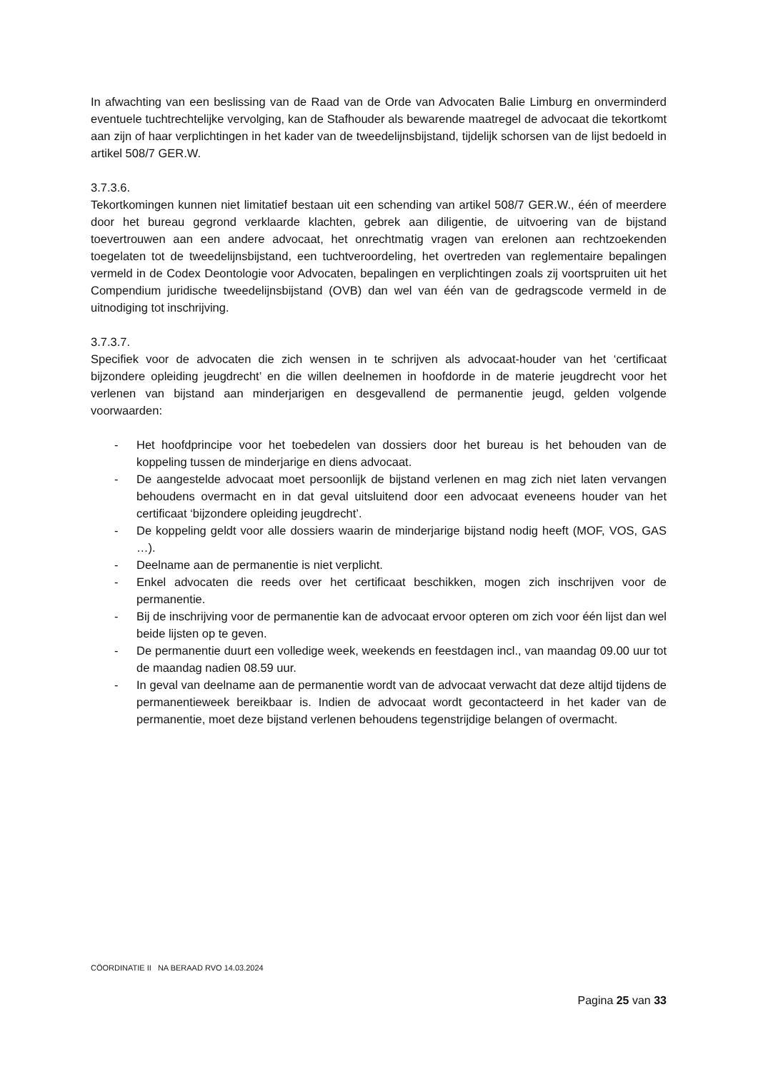In afwachting van een beslissing van de Raad van de Orde van Advocaten Balie Limburg en onverminderd eventuele tuchtrechtelijke vervolging, kan de Stafhouder als bewarende maatregel de advocaat die tekortkomt aan zijn of haar verplichtingen in het kader van de tweedelijnsbijstand, tijdelijk schorsen van de lijst bedoeld in artikel 508/7 GER.W.
3.7.3.6.
Tekortkomingen kunnen niet limitatief bestaan uit een schending van artikel 508/7 GER.W., één of meerdere door het bureau gegrond verklaarde klachten, gebrek aan diligentie, de uitvoering van de bijstand toevertrouwen aan een andere advocaat, het onrechtmatig vragen van erelonen aan rechtzoekenden toegelaten tot de tweedelijnsbijstand, een tuchtveroordeling, het overtreden van reglementaire bepalingen vermeld in de Codex Deontologie voor Advocaten, bepalingen en verplichtingen zoals zij voortspruiten uit het Compendium juridische tweedelijnsbijstand (OVB) dan wel van één van de gedragscode vermeld in de uitnodiging tot inschrijving.
3.7.3.7.
Specifiek voor de advocaten die zich wensen in te schrijven als advocaat-houder van het ‘certificaat bijzondere opleiding jeugdrecht’ en die willen deelnemen in hoofdorde in de materie jeugdrecht voor het verlenen van bijstand aan minderjarigen en desgevallend de permanentie jeugd, gelden volgende voorwaarden:
- Het hoofdprincipe voor het toebedelen van dossiers door het bureau is het behouden van de koppeling tussen de minderjarige en diens advocaat.
- De aangestelde advocaat moet persoonlijk de bijstand verlenen en mag zich niet laten vervangen behoudens overmacht en in dat geval uitsluitend door een advocaat eveneens houder van het certificaat ‘bijzondere opleiding jeugdrecht’.
- De koppeling geldt voor alle dossiers waarin de minderjarige bijstand nodig heeft (MOF, VOS, GAS …).
- Deelname aan de permanentie is niet verplicht.
- Enkel advocaten die reeds over het certificaat beschikken, mogen zich inschrijven voor de permanentie.
- Bij de inschrijving voor de permanentie kan de advocaat ervoor opteren om zich voor één lijst dan wel beide lijsten op te geven.
- De permanentie duurt een volledige week, weekends en feestdagen incl., van maandag 09.00 uur tot de maandag nadien 08.59 uur.
- In geval van deelname aan de permanentie wordt van de advocaat verwacht dat deze altijd tijdens de permanentieweek bereikbaar is. Indien de advocaat wordt gecontacteerd in het kader van de permanentie, moet deze bijstand verlenen behoudens tegenstrijdige belangen of overmacht.
CÖORDINATIE II NA BERAAD RVO 14.03.2024
Pagina 25 van 33